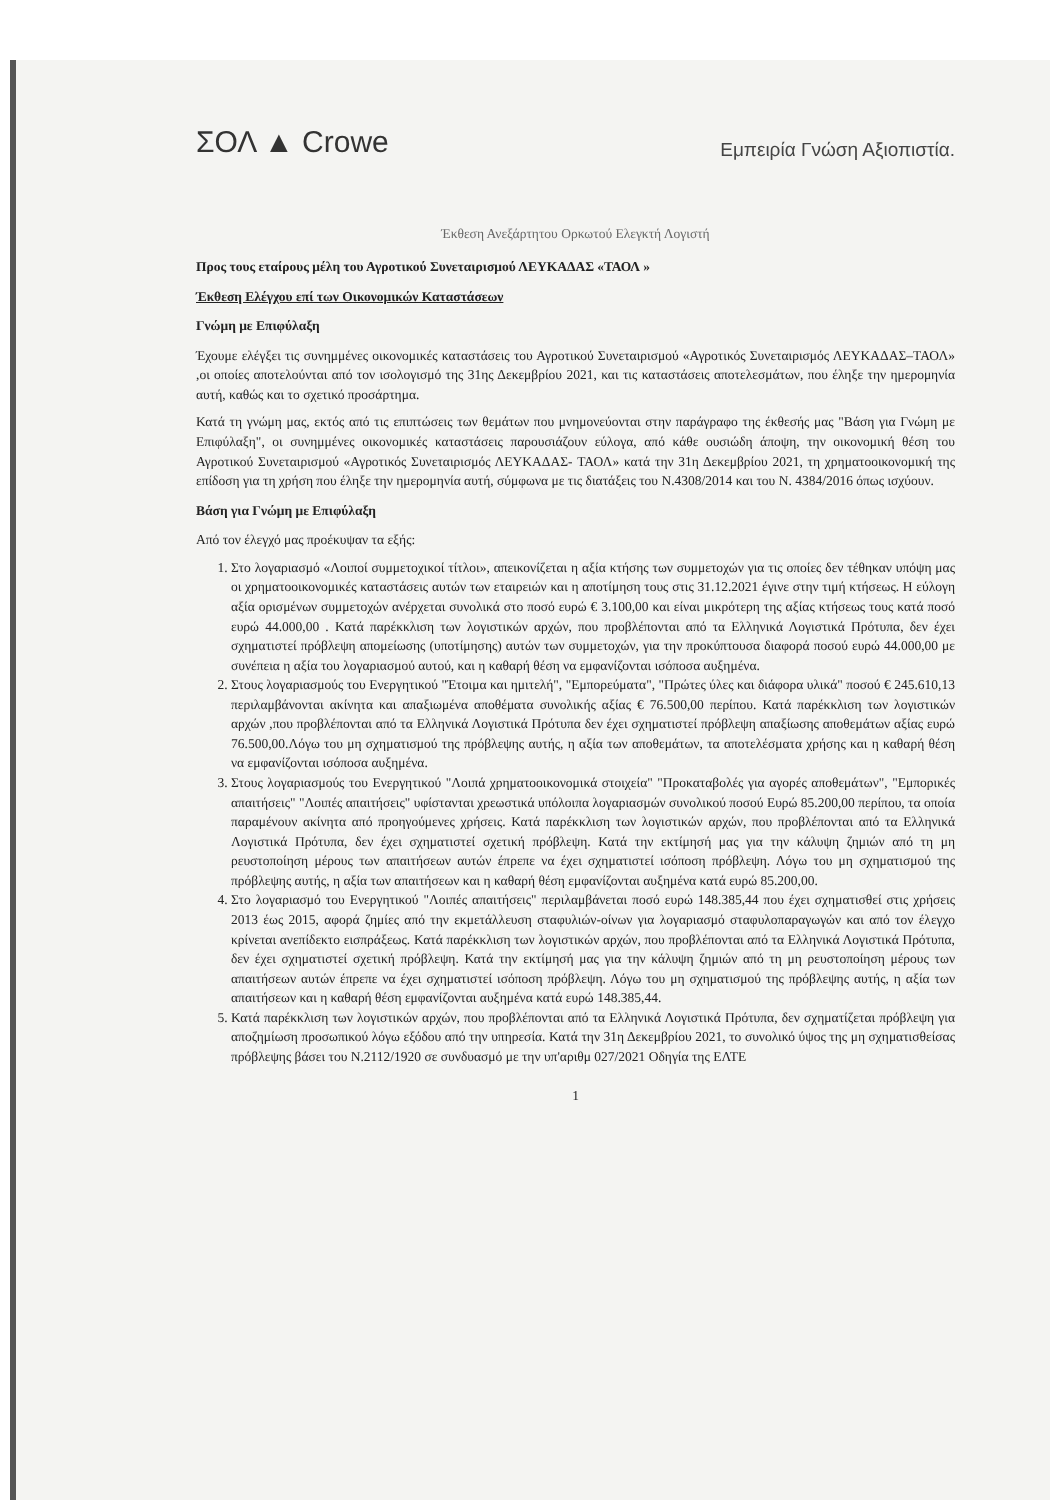ΣΟΛ ▲ Crowe
Εμπειρία Γνώση Αξιοπιστία.
Έκθεση Ανεξάρτητου Ορκωτού Ελεγκτή Λογιστή
Προς τους εταίρους μέλη του Αγροτικού Συνεταιρισμού ΛΕΥΚΑΔΑΣ «ΤΑΟΛ »
Έκθεση Ελέγχου επί των Οικονομικών Καταστάσεων
Γνώμη με Επιφύλαξη
Έχουμε ελέγξει τις συνημμένες οικονομικές καταστάσεις του Αγροτικού Συνεταιρισμού «Αγροτικός Συνεταιρισμός ΛΕΥΚΑΔΑΣ–ΤΑΟΛ» ,οι οποίες αποτελούνται από τον ισολογισμό της 31ης Δεκεμβρίου 2021, και τις καταστάσεις αποτελεσμάτων, που έληξε την ημερομηνία αυτή, καθώς και το σχετικό προσάρτημα.
Κατά τη γνώμη μας, εκτός από τις επιπτώσεις των θεμάτων που μνημονεύονται στην παράγραφο της έκθεσής μας "Βάση για Γνώμη με Επιφύλαξη", οι συνημμένες οικονομικές καταστάσεις παρουσιάζουν εύλογα, από κάθε ουσιώδη άποψη, την οικονομική θέση του Αγροτικού Συνεταιρισμού «Αγροτικός Συνεταιρισμός ΛΕΥΚΑΔΑΣ- ΤΑΟΛ» κατά την 31η Δεκεμβρίου 2021, τη χρηματοοικονομική της επίδοση για τη χρήση που έληξε την ημερομηνία αυτή, σύμφωνα με τις διατάξεις του Ν.4308/2014 και του Ν. 4384/2016 όπως ισχύουν.
Βάση για Γνώμη με Επιφύλαξη
Από τον έλεγχό μας προέκυψαν τα εξής:
1. Στο λογαριασμό «Λοιποί συμμετοχικοί τίτλοι», απεικονίζεται η αξία κτήσης των συμμετοχών για τις οποίες δεν τέθηκαν υπόψη μας οι χρηματοοικονομικές καταστάσεις αυτών των εταιρειών και η αποτίμηση τους στις 31.12.2021 έγινε στην τιμή κτήσεως. Η εύλογη αξία ορισμένων συμμετοχών ανέρχεται συνολικά στο ποσό ευρώ € 3.100,00 και είναι μικρότερη της αξίας κτήσεως τους κατά ποσό ευρώ 44.000,00 . Κατά παρέκκλιση των λογιστικών αρχών, που προβλέπονται από τα Ελληνικά Λογιστικά Πρότυπα, δεν έχει σχηματιστεί πρόβλεψη απομείωσης (υποτίμησης) αυτών των συμμετοχών, για την προκύπτουσα διαφορά ποσού ευρώ 44.000,00 με συνέπεια η αξία του λογαριασμού αυτού, και η καθαρή θέση να εμφανίζονται ισόποσα αυξημένα.
2. Στους λογαριασμούς του Ενεργητικού "Έτοιμα και ημιτελή", "Εμπορεύματα", "Πρώτες ύλες και διάφορα υλικά" ποσού € 245.610,13 περιλαμβάνονται ακίνητα και απαξιωμένα αποθέματα συνολικής αξίας € 76.500,00 περίπου. Κατά παρέκκλιση των λογιστικών αρχών ,που προβλέπονται από τα Ελληνικά Λογιστικά Πρότυπα δεν έχει σχηματιστεί πρόβλεψη απαξίωσης αποθεμάτων αξίας ευρώ 76.500,00.Λόγω του μη σχηματισμού της πρόβλεψης αυτής, η αξία των αποθεμάτων, τα αποτελέσματα χρήσης και η καθαρή θέση να εμφανίζονται ισόποσα αυξημένα.
3. Στους λογαριασμούς του Ενεργητικού "Λοιπά χρηματοοικονομικά στοιχεία" "Προκαταβολές για αγορές αποθεμάτων", "Εμπορικές απαιτήσεις" "Λοιπές απαιτήσεις" υφίστανται χρεωστικά υπόλοιπα λογαριασμών συνολικού ποσού Ευρώ 85.200,00 περίπου, τα οποία παραμένουν ακίνητα από προηγούμενες χρήσεις. Κατά παρέκκλιση των λογιστικών αρχών, που προβλέπονται από τα Ελληνικά Λογιστικά Πρότυπα, δεν έχει σχηματιστεί σχετική πρόβλεψη. Κατά την εκτίμησή μας για την κάλυψη ζημιών από τη μη ρευστοποίηση μέρους των απαιτήσεων αυτών έπρεπε να έχει σχηματιστεί ισόποση πρόβλεψη. Λόγω του μη σχηματισμού της πρόβλεψης αυτής, η αξία των απαιτήσεων και η καθαρή θέση εμφανίζονται αυξημένα κατά ευρώ 85.200,00.
4. Στο λογαριασμό του Ενεργητικού "Λοιπές απαιτήσεις" περιλαμβάνεται ποσό ευρώ 148.385,44 που έχει σχηματισθεί στις χρήσεις 2013 έως 2015, αφορά ζημίες από την εκμετάλλευση σταφυλιών-οίνων για λογαριασμό σταφυλοπαραγωγών και από τον έλεγχο κρίνεται ανεπίδεκτο εισπράξεως. Κατά παρέκκλιση των λογιστικών αρχών, που προβλέπονται από τα Ελληνικά Λογιστικά Πρότυπα, δεν έχει σχηματιστεί σχετική πρόβλεψη. Κατά την εκτίμησή μας για την κάλυψη ζημιών από τη μη ρευστοποίηση μέρους των απαιτήσεων αυτών έπρεπε να έχει σχηματιστεί ισόποση πρόβλεψη. Λόγω του μη σχηματισμού της πρόβλεψης αυτής, η αξία των απαιτήσεων και η καθαρή θέση εμφανίζονται αυξημένα κατά ευρώ 148.385,44.
5. Κατά παρέκκλιση των λογιστικών αρχών, που προβλέπονται από τα Ελληνικά Λογιστικά Πρότυπα, δεν σχηματίζεται πρόβλεψη για αποζημίωση προσωπικού λόγω εξόδου από την υπηρεσία. Κατά την 31η Δεκεμβρίου 2021, το συνολικό ύψος της μη σχηματισθείσας πρόβλεψης βάσει του Ν.2112/1920 σε συνδυασμό με την υπ'αριθμ 027/2021 Οδηγία της ΕΛΤΕ
1